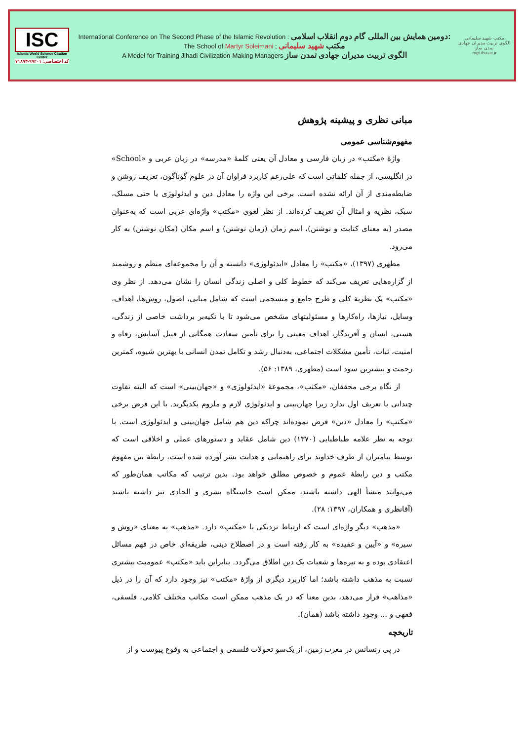ISC
Islamic World Science Citation Center
کد اختصاصی: ۹۹۲۰۱-۷۱۸۹۳
International Conference on The Second Phase of the Islamic Revolution : دومین همایش بین المللی گام دوم انقلاب اسلامی:
The School of Martyr Soleimani ; مکتب شهید سلیمانی
A Model for Training Jihadi Civilization-Making Managers الگوی تربیت مدیران جهادی تمدن ساز
مکتب شهید سلیمانی
الگوی تربیت مدیران جهادی تمدن ساز
mgt.ihu.ac.ir
مبانی نظری و پیشینه پژوهش
مفهوم‌شناسی عمومی
واژۀ «مکتب» در زبان فارسی و معادل آن یعنی کلمۀ «مدرسه» در زبان عربی و «School» در انگلیسی، از جمله کلماتی است که علی‌رغم کاربرد فراوان آن در علوم گوناگون، تعریف روشن و ضابطه‌مندی از آن ارائه نشده است. برخی این واژه را معادل دین و ایدئولوژی یا حتی مسلک، سبک، نظریه و امثال آن تعریف کرده‌اند. از نظر لغوی «مکتب» واژه‌ای عربی است که به‌عنوان مصدر (به معنای کتابت و نوشتن)، اسم زمان (زمان نوشتن) و اسم مکان (مکان نوشتن) به کار می‌رود.
مطهری (۱۳۹۷)، «مکتب» را معادل «ایدئولوژی» دانسته و آن را مجموعه‌ای منظم و روشمند از گزاره‌هایی تعریف می‌کند که خطوط کلی و اصلی زندگی انسان را نشان می‌دهد. از نظر وی «مکتب» یک نظریۀ کلی و طرح جامع و منسجمی است که شامل مبانی، اصول، روش‌ها، اهداف، وسایل، نیازها، راه‌کارها و مسئولیتهای مشخص می‌شود تا با تکیه‌بر برداشت خاصی از زندگی، هستی، انسان و آفریدگار، اهداف معینی را برای تأمین سعادت همگانی از قبیل آسایش، رفاه و امنیت، ثبات، تأمین مشکلات اجتماعی، به‌دنبال رشد و تکامل تمدن انسانی با بهترین شیوه، کمترین زحمت و بیشترین سود است (مطهری، ۱۳۸۹: ۵۶).
از نگاه برخی محققان، «مکتب»، مجموعۀ «ایدئولوژی» و «جهان‌بینی» است که البته تفاوت چندانی با تعریف اول ندارد زیرا جهان‌بینی و ایدئولوژی لازم و ملزوم یکدیگرند. با این فرض برخی «مکتب» را معادل «دین» فرض نموده‌اند چراکه دین هم شامل جهان‌بینی و ایدئولوژی است. با توجه به نظر علامه طباطبایی (۱۳۷۰) دین شامل عقاید و دستورهای عملی و اخلاقی است که توسط پیامبران از طرف خداوند برای راهنمایی و هدایت بشر آورده شده است، رابطۀ بین مفهوم مکتب و دین رابطۀ عموم و خصوص مطلق خواهد بود. بدین ترتیب که مکاتب همان‌طور که می‌توانند منشأ الهی داشته باشند، ممکن است خاستگاه بشری و الحادی نیز داشته باشند (آقانظری و همکاران، ۱۳۹۷: ۲۸).
«مذهب» دیگر واژه‌ای است که ارتباط نزدیکی با «مکتب» دارد. «مذهب» به معنای «روش و سیره» و «آیین و عقیده» به کار رفته است و در اصطلاح دینی، طریقه‌ای خاص در فهم مسائل اعتقادی بوده و به تیره‌ها و شعبات یک دین اطلاق می‌گردد. بنابراین باید «مکتب» عمومیت بیشتری نسبت به مذهب داشته باشد؛ اما کاربرد دیگری از واژۀ «مکتب» نیز وجود دارد که آن را در ذیل «مذاهب» قرار می‌دهد، بدین معنا که در یک مذهب ممکن است مکاتب مختلف کلامی، فلسفی، فقهی و ... وجود داشته باشد (همان).
تاریخچه
در پی رنسانس در مغرب زمین، از یک‌سو تحولات فلسفی و اجتماعی به وقوع پیوست و از